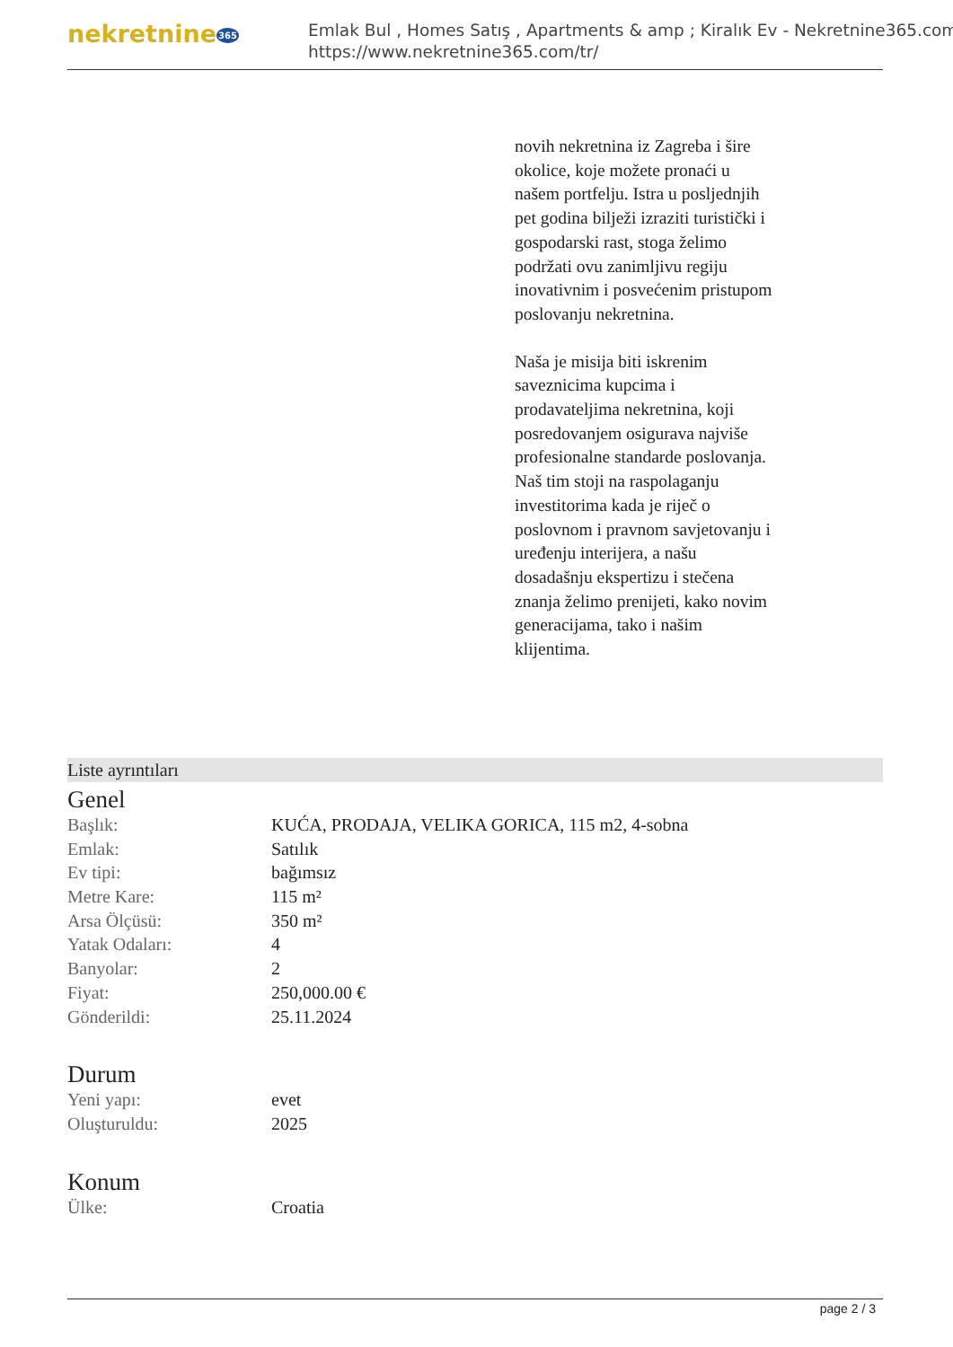nekretnine365
Emlak Bul , Homes Satış , Apartments & amp ; Kiralık Ev - Nekretnine365.com
https://www.nekretnine365.com/tr/
novih nekretnina iz Zagreba i šire okolice, koje možete pronaći u našem portfelju. Istra u posljednjih pet godina bilježi izraziti turistički i gospodarski rast, stoga želimo podržati ovu zanimljivu regiju inovativnim i posvećenim pristupom poslovanju nekretnina.
Naša je misija biti iskrenim saveznicima kupcima i prodavateljima nekretnina, koji posredovanjem osigurava najviše profesionalne standarde poslovanja.
Naš tim stoji na raspolaganju investitorima kada je riječ o poslovnom i pravnom savjetovanju i uređenju interijera, a našu dosadašnju ekspertizu i stečena znanja želimo prenijeti, kako novim generacijama, tako i našim klijentima.
Liste ayrıntıları
Genel
| Başlık: | KUĆA, PRODAJA, VELIKA GORICA, 115 m2, 4-sobna |
| Emlak: | Satılık |
| Ev tipi: | bağımsız |
| Metre Kare: | 115 m² |
| Arsa Ölçüsü: | 350 m² |
| Yatak Odaları: | 4 |
| Banyolar: | 2 |
| Fiyat: | 250,000.00 € |
| Gönderildi: | 25.11.2024 |
Durum
| Yeni yapı: | evet |
| Oluşturuldu: | 2025 |
Konum
| Ülke: | Croatia |
page 2 / 3